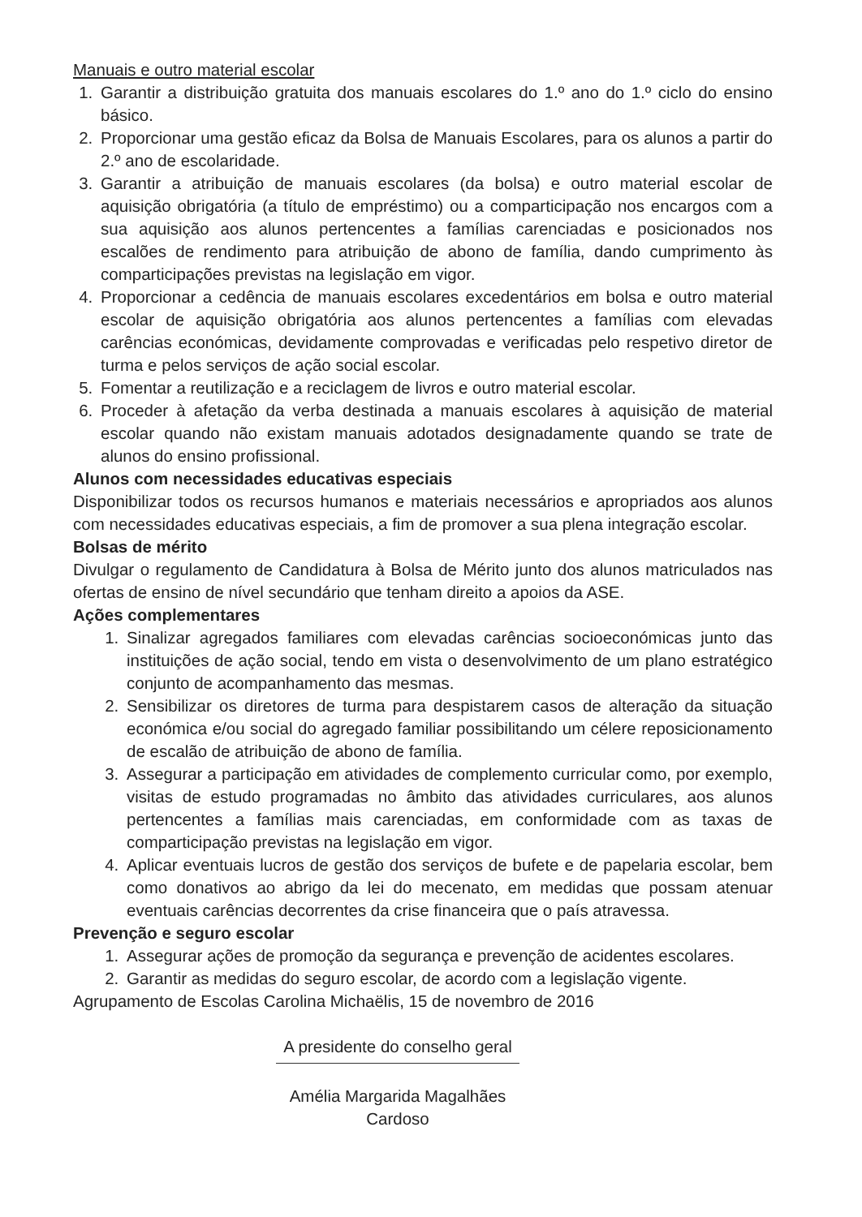Manuais e outro material escolar
1. Garantir a distribuição gratuita dos manuais escolares do 1.º ano do 1.º ciclo do ensino básico.
2. Proporcionar uma gestão eficaz da Bolsa de Manuais Escolares, para os alunos a partir do 2.º ano de escolaridade.
3. Garantir a atribuição de manuais escolares (da bolsa) e outro material escolar de aquisição obrigatória (a título de empréstimo) ou a comparticipação nos encargos com a sua aquisição aos alunos pertencentes a famílias carenciadas e posicionados nos escalões de rendimento para atribuição de abono de família, dando cumprimento às comparticipações previstas na legislação em vigor.
4. Proporcionar a cedência de manuais escolares excedentários em bolsa e outro material escolar de aquisição obrigatória aos alunos pertencentes a famílias com elevadas carências económicas, devidamente comprovadas e verificadas pelo respetivo diretor de turma e pelos serviços de ação social escolar.
5. Fomentar a reutilização e a reciclagem de livros e outro material escolar.
6. Proceder à afetação da verba destinada a manuais escolares à aquisição de material escolar quando não existam manuais adotados designadamente quando se trate de alunos do ensino profissional.
Alunos com necessidades educativas especiais
Disponibilizar todos os recursos humanos e materiais necessários e apropriados aos alunos com necessidades educativas especiais, a fim de promover a sua plena integração escolar.
Bolsas de mérito
Divulgar o regulamento de Candidatura à Bolsa de Mérito junto dos alunos matriculados nas ofertas de ensino de nível secundário que tenham direito a apoios da ASE.
Ações complementares
1. Sinalizar agregados familiares com elevadas carências socioeconómicas junto das instituições de ação social, tendo em vista o desenvolvimento de um plano estratégico conjunto de acompanhamento das mesmas.
2. Sensibilizar os diretores de turma para despistarem casos de alteração da situação económica e/ou social do agregado familiar possibilitando um célere reposicionamento de escalão de atribuição de abono de família.
3. Assegurar a participação em atividades de complemento curricular como, por exemplo, visitas de estudo programadas no âmbito das atividades curriculares, aos alunos pertencentes a famílias mais carenciadas, em conformidade com as taxas de comparticipação previstas na legislação em vigor.
4. Aplicar eventuais lucros de gestão dos serviços de bufete e de papelaria escolar, bem como donativos ao abrigo da lei do mecenato, em medidas que possam atenuar eventuais carências decorrentes da crise financeira que o país atravessa.
Prevenção e seguro escolar
1. Assegurar ações de promoção da segurança e prevenção de acidentes escolares.
2. Garantir as medidas do seguro escolar, de acordo com a legislação vigente.
Agrupamento de Escolas Carolina Michaëlis, 15 de novembro de 2016
A presidente do conselho geral
Amélia Margarida Magalhães Cardoso